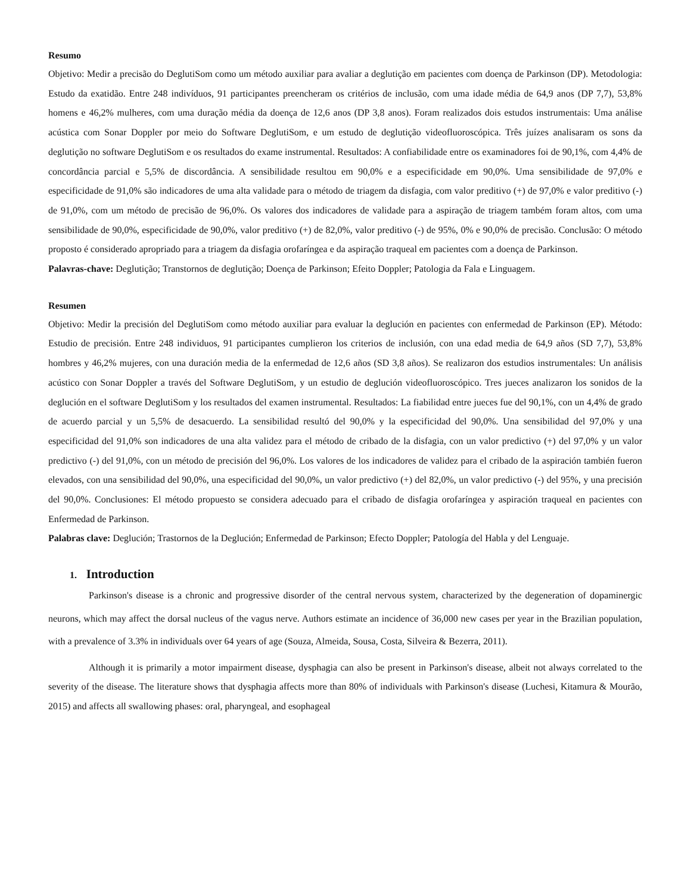Resumo
Objetivo: Medir a precisão do DeglutiSom como um método auxiliar para avaliar a deglutição em pacientes com doença de Parkinson (DP). Metodologia: Estudo da exatidão. Entre 248 indivíduos, 91 participantes preencheram os critérios de inclusão, com uma idade média de 64,9 anos (DP 7,7), 53,8% homens e 46,2% mulheres, com uma duração média da doença de 12,6 anos (DP 3,8 anos). Foram realizados dois estudos instrumentais: Uma análise acústica com Sonar Doppler por meio do Software DeglutiSom, e um estudo de deglutição videofluoroscópica. Três juízes analisaram os sons da deglutição no software DeglutiSom e os resultados do exame instrumental. Resultados: A confiabilidade entre os examinadores foi de 90,1%, com 4,4% de concordância parcial e 5,5% de discordância. A sensibilidade resultou em 90,0% e a especificidade em 90,0%. Uma sensibilidade de 97,0% e especificidade de 91,0% são indicadores de uma alta validade para o método de triagem da disfagia, com valor preditivo (+) de 97,0% e valor preditivo (-) de 91,0%, com um método de precisão de 96,0%. Os valores dos indicadores de validade para a aspiração de triagem também foram altos, com uma sensibilidade de 90,0%, especificidade de 90,0%, valor preditivo (+) de 82,0%, valor preditivo (-) de 95%, 0% e 90,0% de precisão. Conclusão: O método proposto é considerado apropriado para a triagem da disfagia orofaríngea e da aspiração traqueal em pacientes com a doença de Parkinson.
Palavras-chave: Deglutição; Transtornos de deglutição; Doença de Parkinson; Efeito Doppler; Patologia da Fala e Linguagem.
Resumen
Objetivo: Medir la precisión del DeglutiSom como método auxiliar para evaluar la deglución en pacientes con enfermedad de Parkinson (EP). Método: Estudio de precisión. Entre 248 individuos, 91 participantes cumplieron los criterios de inclusión, con una edad media de 64,9 años (SD 7,7), 53,8% hombres y 46,2% mujeres, con una duración media de la enfermedad de 12,6 años (SD 3,8 años). Se realizaron dos estudios instrumentales: Un análisis acústico con Sonar Doppler a través del Software DeglutiSom, y un estudio de deglución videofluoroscópico. Tres jueces analizaron los sonidos de la deglución en el software DeglutiSom y los resultados del examen instrumental. Resultados: La fiabilidad entre jueces fue del 90,1%, con un 4,4% de grado de acuerdo parcial y un 5,5% de desacuerdo. La sensibilidad resultó del 90,0% y la especificidad del 90,0%. Una sensibilidad del 97,0% y una especificidad del 91,0% son indicadores de una alta validez para el método de cribado de la disfagia, con un valor predictivo (+) del 97,0% y un valor predictivo (-) del 91,0%, con un método de precisión del 96,0%. Los valores de los indicadores de validez para el cribado de la aspiración también fueron elevados, con una sensibilidad del 90,0%, una especificidad del 90,0%, un valor predictivo (+) del 82,0%, un valor predictivo (-) del 95%, y una precisión del 90,0%. Conclusiones: El método propuesto se considera adecuado para el cribado de disfagia orofaríngea y aspiración traqueal en pacientes con Enfermedad de Parkinson.
Palabras clave: Deglución; Trastornos de la Deglución; Enfermedad de Parkinson; Efecto Doppler; Patología del Habla y del Lenguaje.
1. Introduction
Parkinson's disease is a chronic and progressive disorder of the central nervous system, characterized by the degeneration of dopaminergic neurons, which may affect the dorsal nucleus of the vagus nerve. Authors estimate an incidence of 36,000 new cases per year in the Brazilian population, with a prevalence of 3.3% in individuals over 64 years of age (Souza, Almeida, Sousa, Costa, Silveira & Bezerra, 2011).
Although it is primarily a motor impairment disease, dysphagia can also be present in Parkinson's disease, albeit not always correlated to the severity of the disease. The literature shows that dysphagia affects more than 80% of individuals with Parkinson's disease (Luchesi, Kitamura & Mourão, 2015) and affects all swallowing phases: oral, pharyngeal, and esophageal